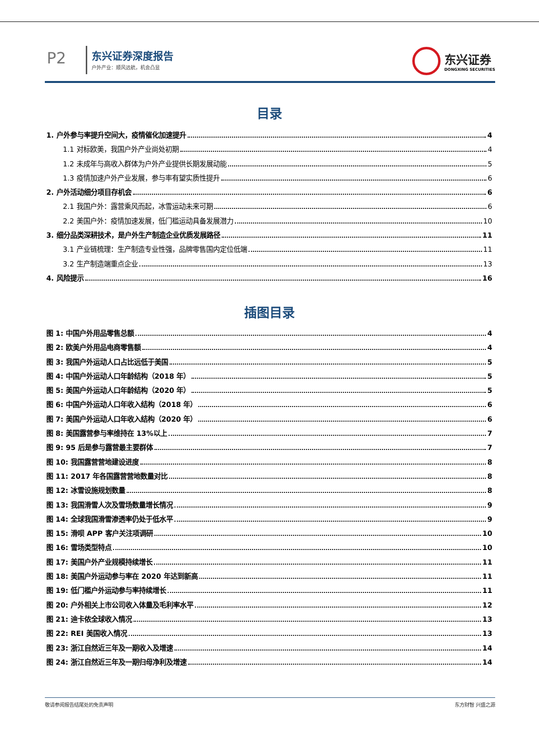P2 东兴证券深度报告
户外产业：顺风远航，机会凸显
东兴证券
DONGXING SECURITIES
目录
1. 户外参与率提升空间大，疫情催化加速提升 4
1.1 对标欧美，我国户外产业尚处初期 4
1.2 未成年与高收入群体为户外产业提供长期发展动能 5
1.3 疫情加速户外产业发展，参与率有望实质性提升 6
2. 户外活动细分项目存机会 6
2.1 我国户外：露营乘风而起，冰雪运动未来可期 6
2.2 美国户外：疫情加速发展，低门槛运动具备发展潜力 10
3. 细分品类深耕技术，是户外生产制造企业优质发展路径 11
3.1 产业链梳理：生产制造专业性强，品牌零售国内定位低端 11
3.2 生产制造端重点企业 13
4. 风险提示 16
插图目录
图 1: 中国户外用品零售总额 4
图 2: 欧美户外用品电商零售额 4
图 3: 我国户外运动人口占比远低于美国 5
图 4: 中国户外运动人口年龄结构（2018 年） 5
图 5: 美国户外运动人口年龄结构（2020 年） 5
图 6: 中国户外运动人口年收入结构（2018 年） 6
图 7: 美国户外运动人口年收入结构（2020 年） 6
图 8: 美国露营参与率维持在 13%以上 7
图 9: 95 后是参与露营最主要群体 7
图 10: 我国露营营地建设进度 8
图 11: 2017 年各国露营营地数量对比 8
图 12: 冰雪设施规划数量 8
图 13: 我国滑雪人次及雪场数量增长情况 9
图 14: 全球我国滑雪渗透率仍处于低水平 9
图 15: 滑呗 APP 客户关注项调研 10
图 16: 雪场类型特点 10
图 17: 美国户外产业规模持续增长 11
图 18: 美国户外运动参与率在 2020 年达到新高 11
图 19: 低门槛户外运动参与率持续增长 11
图 20: 户外相关上市公司收入体量及毛利率水平 12
图 21: 迪卡侬全球收入情况 13
图 22: REI 美国收入情况 13
图 23: 浙江自然近三年及一期收入及增速 14
图 24: 浙江自然近三年及一期归母净利及增速 14
敬请参阅报告结尾处的免责声明 东方财智 兴盛之源